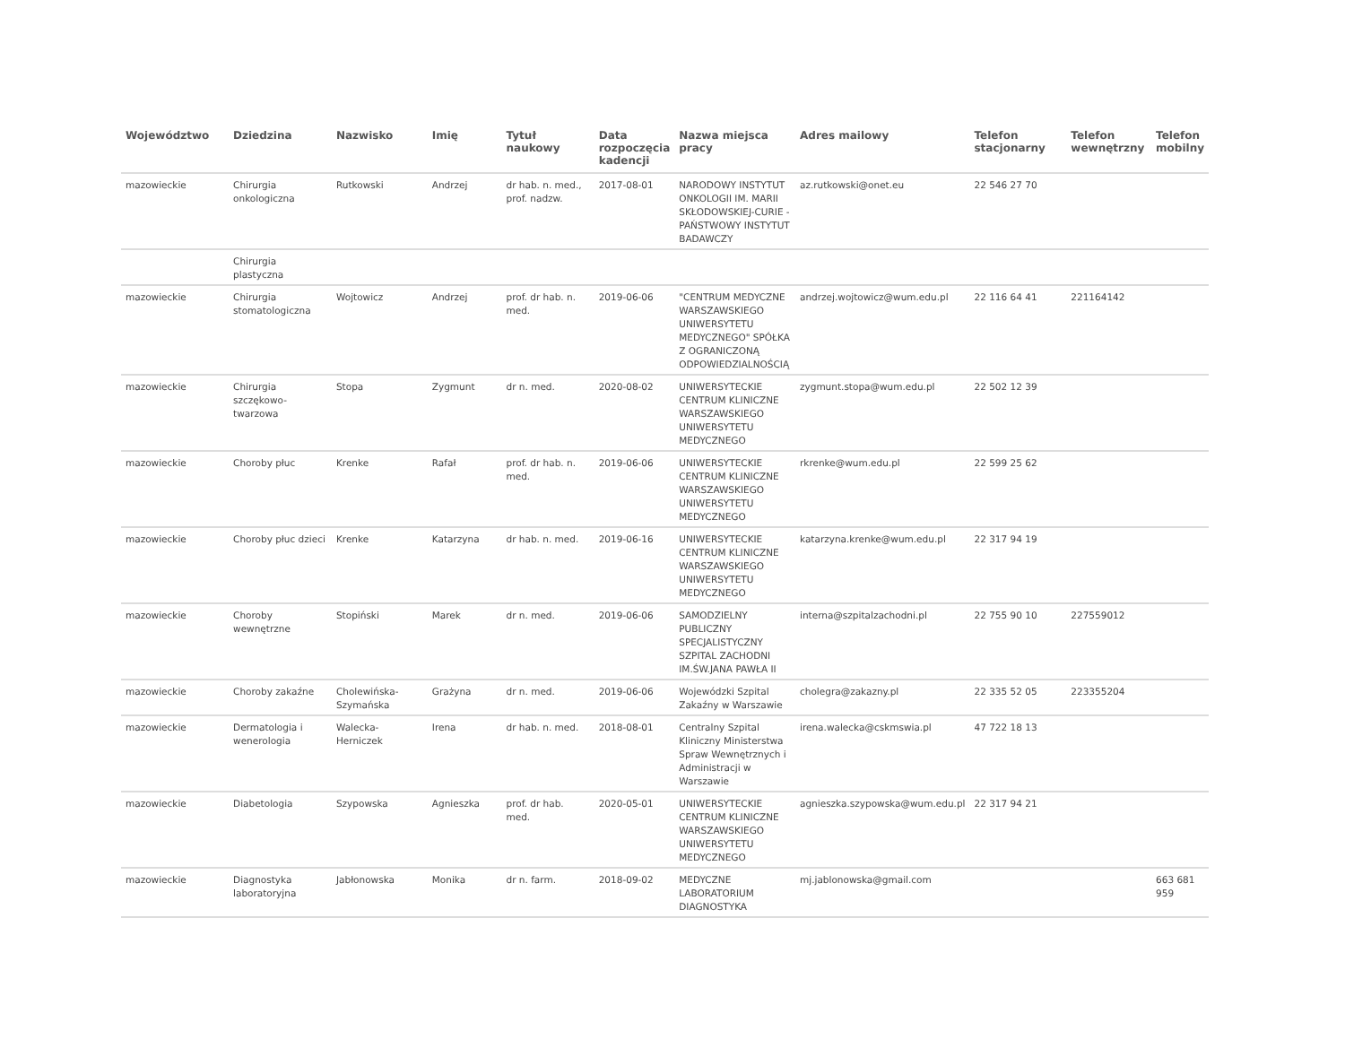| Województwo | Dziedzina | Nazwisko | Imię | Tytuł naukowy | Data rozpoczęcia kadencji | Nazwa miejsca pracy | Adres mailowy | Telefon stacjonarny | Telefon wewnętrzny | Telefon mobilny |
| --- | --- | --- | --- | --- | --- | --- | --- | --- | --- | --- |
| mazowieckie | Chirurgia onkologiczna | Rutkowski | Andrzej | dr hab. n. med., prof. nadzw. | 2017-08-01 | NARODOWY INSTYTUT ONKOLOGII IM. MARII SKŁODOWSKIEJ-CURIE - PAŃSTWOWY INSTYTUT BADAWCZY | az.rutkowski@onet.eu | 22 546 27 70 | | |
| | Chirurgia plastyczna | | | | | | | | | |
| mazowieckie | Chirurgia stomatologiczna | Wojtowicz | Andrzej | prof. dr hab. n. med. | 2019-06-06 | "CENTRUM MEDYCZNE WARSZAWSKIEGO UNIWERSYTETU MEDYCZNEGO" SPÓŁKA Z OGRANICZONĄ ODPOWIEDZIALNOŚCIĄ | andrzej.wojtowicz@wum.edu.pl | 22 116 64 41 | 221164142 | |
| mazowieckie | Chirurgia szczękowo-twarzowa | Stopa | Zygmunt | dr n. med. | 2020-08-02 | UNIWERSYTECKIE CENTRUM KLINICZNE WARSZAWSKIEGO UNIWERSYTETU MEDYCZNEGO | zygmunt.stopa@wum.edu.pl | 22 502 12 39 | | |
| mazowieckie | Choroby płuc | Krenke | Rafał | prof. dr hab. n. med. | 2019-06-06 | UNIWERSYTECKIE CENTRUM KLINICZNE WARSZAWSKIEGO UNIWERSYTETU MEDYCZNEGO | rkrenke@wum.edu.pl | 22 599 25 62 | | |
| mazowieckie | Choroby płuc dzieci | Krenke | Katarzyna | dr hab. n. med. | 2019-06-16 | UNIWERSYTECKIE CENTRUM KLINICZNE WARSZAWSKIEGO UNIWERSYTETU MEDYCZNEGO | katarzyna.krenke@wum.edu.pl | 22 317 94 19 | | |
| mazowieckie | Choroby wewnętrzne | Stopiński | Marek | dr n. med. | 2019-06-06 | SAMODZIELNY PUBLICZNY SPECJALISTYCZNY SZPITAL ZACHODNI IM.ŚW.JANA PAWŁA II | interna@szpitalzachodni.pl | 22 755 90 10 | 227559012 | |
| mazowieckie | Choroby zakaźne | Cholewińska-Szymańska | Grażyna | dr n. med. | 2019-06-06 | Wojewódzki Szpital Zakaźny w Warszawie | cholegra@zakazny.pl | 22 335 52 05 | 223355204 | |
| mazowieckie | Dermatologia i wenerologia | Walecka-Herniczek | Irena | dr hab. n. med. | 2018-08-01 | Centralny Szpital Kliniczny Ministerstwa Spraw Wewnętrznych i Administracji w Warszawie | irena.walecka@cskmswia.pl | 47 722 18 13 | | |
| mazowieckie | Diabetologia | Szypowska | Agnieszka | prof. dr hab. med. | 2020-05-01 | UNIWERSYTECKIE CENTRUM KLINICZNE WARSZAWSKIEGO UNIWERSYTETU MEDYCZNEGO | agnieszka.szypowska@wum.edu.pl | 22 317 94 21 | | |
| mazowieckie | Diagnostyka laboratoryjna | Jabłonowska | Monika | dr n. farm. | 2018-09-02 | MEDYCZNE LABORATORIUM DIAGNOSTYKA | mj.jablonowska@gmail.com | | | 663 681 959 |